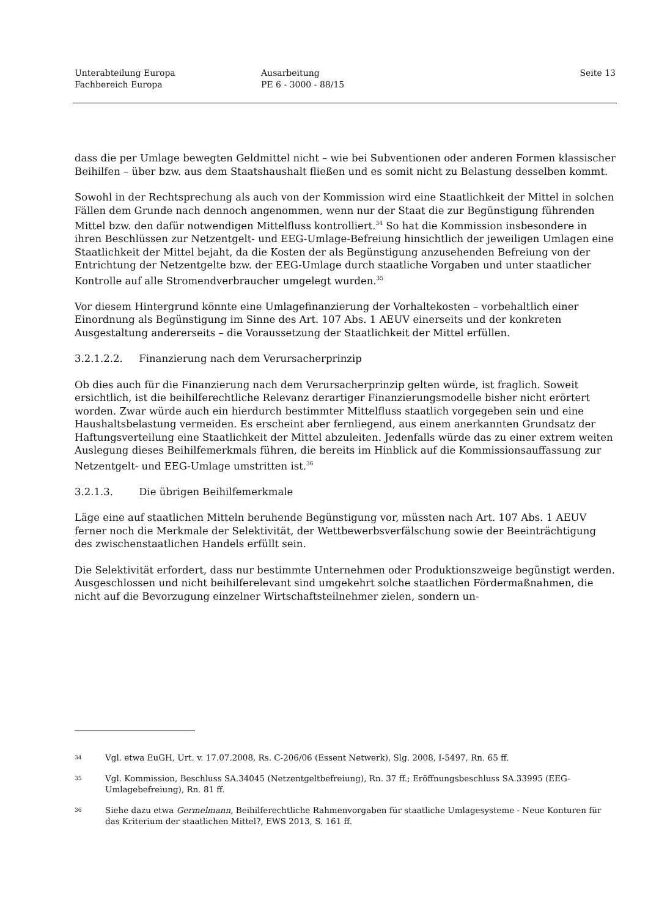Unterabteilung Europa
Fachbereich Europa
Ausarbeitung
PE 6 - 3000 - 88/15
Seite 13
dass die per Umlage bewegten Geldmittel nicht – wie bei Subventionen oder anderen Formen klassischer Beihilfen – über bzw. aus dem Staatshaushalt fließen und es somit nicht zu Belastung desselben kommt.
Sowohl in der Rechtsprechung als auch von der Kommission wird eine Staatlichkeit der Mittel in solchen Fällen dem Grunde nach dennoch angenommen, wenn nur der Staat die zur Begünstigung führenden Mittel bzw. den dafür notwendigen Mittelfluss kontrolliert.<sup>34</sup> So hat die Kommission insbesondere in ihren Beschlüssen zur Netzentgelt- und EEG-Umlage-Befreiung hinsichtlich der jeweiligen Umlagen eine Staatlichkeit der Mittel bejaht, da die Kosten der als Begünstigung anzusehenden Befreiung von der Entrichtung der Netzentgelte bzw. der EEG-Umlage durch staatliche Vorgaben und unter staatlicher Kontrolle auf alle Stromendverbraucher umgelegt wurden.<sup>35</sup>
Vor diesem Hintergrund könnte eine Umlagefinanzierung der Vorhaltekosten – vorbehaltlich einer Einordnung als Begünstigung im Sinne des Art. 107 Abs. 1 AEUV einerseits und der konkreten Ausgestaltung andererseits – die Voraussetzung der Staatlichkeit der Mittel erfüllen.
3.2.1.2.2. Finanzierung nach dem Verursacherprinzip
Ob dies auch für die Finanzierung nach dem Verursacherprinzip gelten würde, ist fraglich. Soweit ersichtlich, ist die beihilferechtliche Relevanz derartiger Finanzierungsmodelle bisher nicht erörtert worden. Zwar würde auch ein hierdurch bestimmter Mittelfluss staatlich vorgegeben sein und eine Haushaltsbelastung vermeiden. Es erscheint aber fernliegend, aus einem anerkannten Grundsatz der Haftungsverteilung eine Staatlichkeit der Mittel abzuleiten. Jedenfalls würde das zu einer extrem weiten Auslegung dieses Beihilfemerkmals führen, die bereits im Hinblick auf die Kommissionsauffassung zur Netzentgelt- und EEG-Umlage umstritten ist.<sup>36</sup>
3.2.1.3. Die übrigen Beihilfemerkmale
Läge eine auf staatlichen Mitteln beruhende Begünstigung vor, müssten nach Art. 107 Abs. 1 AEUV ferner noch die Merkmale der Selektivität, der Wettbewerbsverfälschung sowie der Beeinträchtigung des zwischenstaatlichen Handels erfüllt sein.
Die Selektivität erfordert, dass nur bestimmte Unternehmen oder Produktionszweige begünstigt werden. Ausgeschlossen und nicht beihilferelevant sind umgekehrt solche staatlichen Fördermaßnahmen, die nicht auf die Bevorzugung einzelner Wirtschaftsteilnehmer zielen, sondern un-
34
Vgl. etwa EuGH, Urt. v. 17.07.2008, Rs. C-206/06 (Essent Netwerk), Slg. 2008, I-5497, Rn. 65 ff.
35
Vgl. Kommission, Beschluss SA.34045 (Netzentgeltbefreiung), Rn. 37 ff.; Eröffnungsbeschluss SA.33995 (EEG-Umlagebefreiung), Rn. 81 ff.
36
Siehe dazu etwa Germelmann, Beihilferechtliche Rahmenvorgaben für staatliche Umlagesysteme - Neue Konturen für das Kriterium der staatlichen Mittel?, EWS 2013, S. 161 ff.